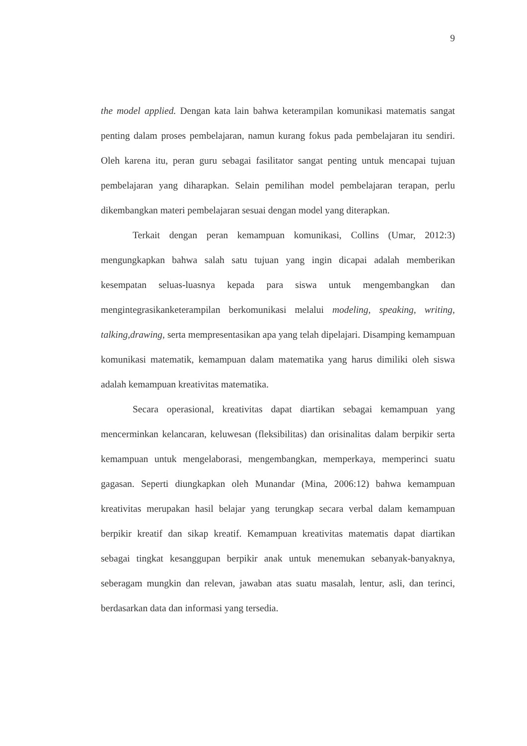9
the model applied. Dengan kata lain bahwa keterampilan komunikasi matematis sangat penting dalam proses pembelajaran, namun kurang fokus pada pembelajaran itu sendiri. Oleh karena itu, peran guru sebagai fasilitator sangat penting untuk mencapai tujuan pembelajaran yang diharapkan. Selain pemilihan model pembelajaran terapan, perlu dikembangkan materi pembelajaran sesuai dengan model yang diterapkan.
Terkait dengan peran kemampuan komunikasi, Collins (Umar, 2012:3) mengungkapkan bahwa salah satu tujuan yang ingin dicapai adalah memberikan kesempatan seluas-luasnya kepada para siswa untuk mengembangkan dan mengintegrasikanketerampilan berkomunikasi melalui modeling, speaking, writing, talking,drawing, serta mempresentasikan apa yang telah dipelajari. Disamping kemampuan komunikasi matematik, kemampuan dalam matematika yang harus dimiliki oleh siswa adalah kemampuan kreativitas matematika.
Secara operasional, kreativitas dapat diartikan sebagai kemampuan yang mencerminkan kelancaran, keluwesan (fleksibilitas) dan orisinalitas dalam berpikir serta kemampuan untuk mengelaborasi, mengembangkan, memperkaya, memperinci suatu gagasan. Seperti diungkapkan oleh Munandar (Mina, 2006:12) bahwa kemampuan kreativitas merupakan hasil belajar yang terungkap secara verbal dalam kemampuan berpikir kreatif dan sikap kreatif. Kemampuan kreativitas matematis dapat diartikan sebagai tingkat kesanggupan berpikir anak untuk menemukan sebanyak-banyaknya, seberagam mungkin dan relevan, jawaban atas suatu masalah, lentur, asli, dan terinci, berdasarkan data dan informasi yang tersedia.